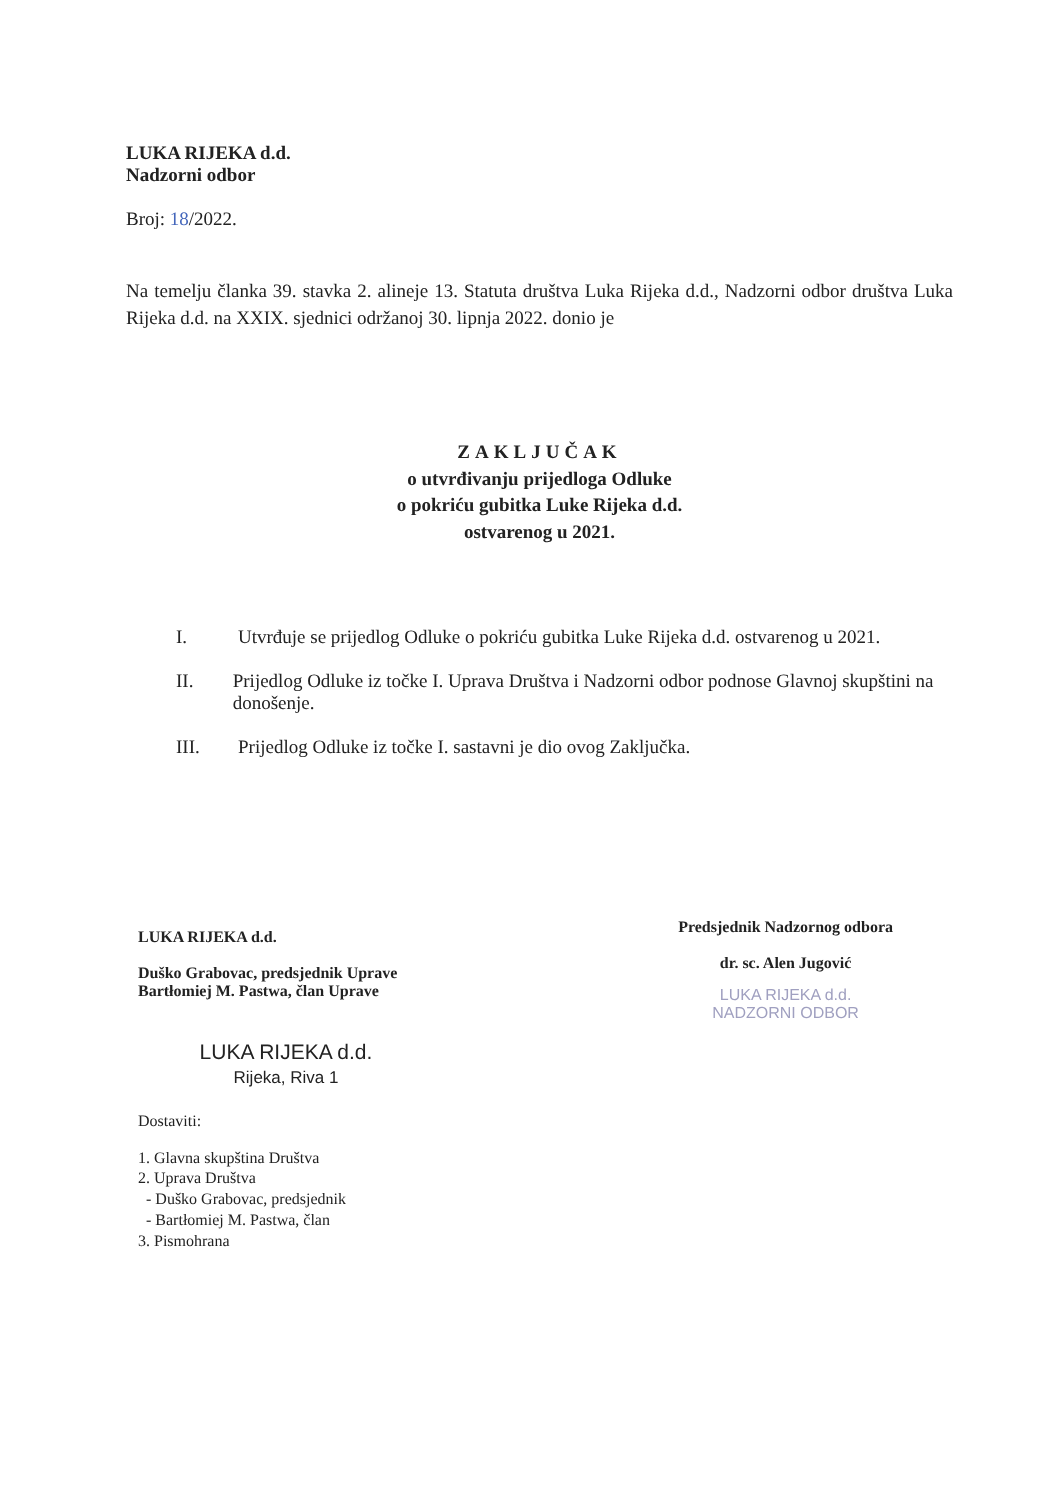LUKA RIJEKA d.d.
Nadzorni odbor
Broj: 18/2022.
Na temelju članka 39. stavka 2. alineje 13. Statuta društva Luka Rijeka d.d., Nadzorni odbor društva Luka Rijeka d.d. na XXIX. sjednici održanoj 30. lipnja 2022. donio je
ZAKLJUČAK
o utvrđivanju prijedloga Odluke
o pokriću gubitka Luke Rijeka d.d.
ostvarenog u 2021.
I. Utvrđuje se prijedlog Odluke o pokriću gubitka Luke Rijeka d.d. ostvarenog u 2021.
II. Prijedlog Odluke iz točke I. Uprava Društva i Nadzorni odbor podnose Glavnoj skupštini na donošenje.
III. Prijedlog Odluke iz točke I. sastavni je dio ovog Zaključka.
LUKA RIJEKA d.d.
Duško Grabovac, predsjednik Uprave
Bartłomiej M. Pastwa, član Uprave
LUKA RIJEKA d.d.
Rijeka, Riva 1
Dostaviti:
1. Glavna skupština Društva
2. Uprava Društva
- Duško Grabovac, predsjednik
- Bartłomiej M. Pastwa, član
3. Pismohrana
Predsjednik Nadzornog odbora
dr. sc. Alen Jugović
LUKA RIJEKA d.d.
NADZORNI ODBOR